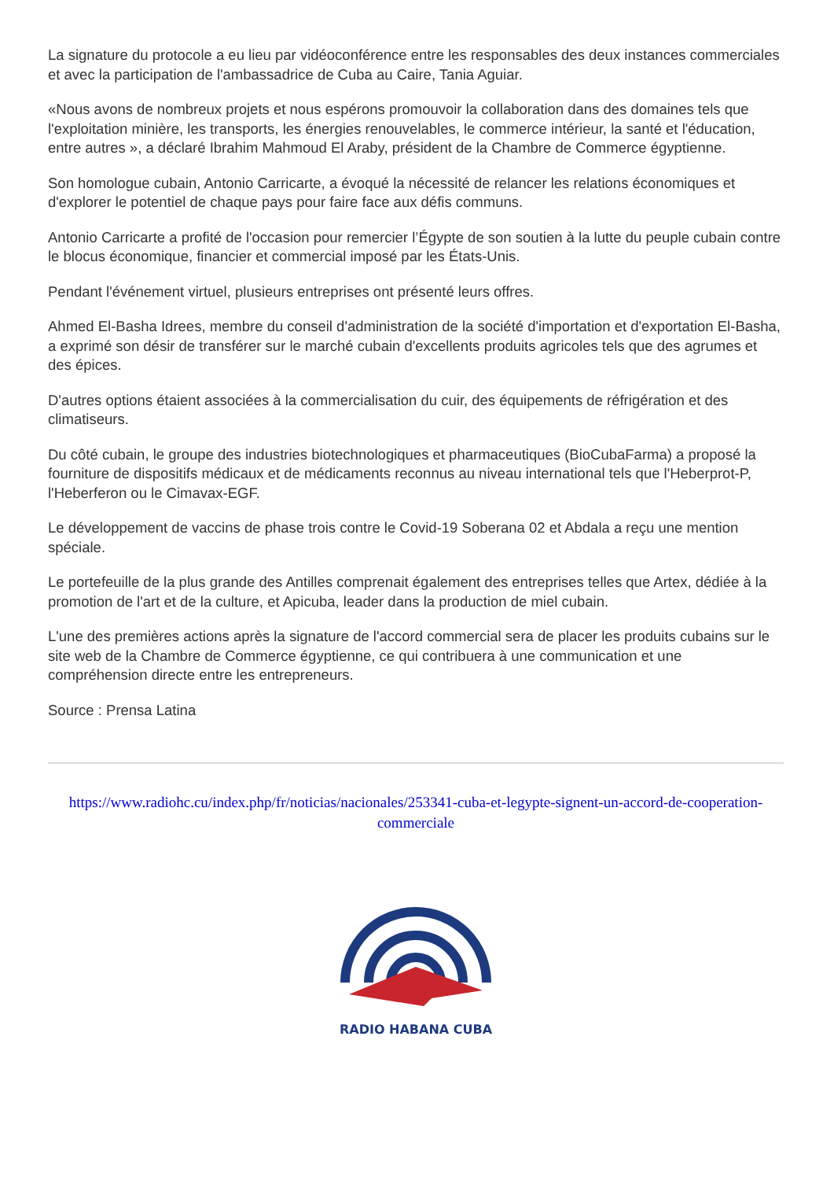La signature du protocole a eu lieu par vidéoconférence entre les responsables des deux instances commerciales et avec la participation de l'ambassadrice de Cuba au Caire, Tania Aguiar.
«Nous avons de nombreux projets et nous espérons promouvoir la collaboration dans des domaines tels que l'exploitation minière, les transports, les énergies renouvelables, le commerce intérieur, la santé et l'éducation, entre autres », a déclaré Ibrahim Mahmoud El Araby, président de la Chambre de Commerce égyptienne.
Son homologue cubain, Antonio Carricarte, a évoqué la nécessité de relancer les relations économiques et d'explorer le potentiel de chaque pays pour faire face aux défis communs.
Antonio Carricarte a profité de l'occasion pour remercier l’Égypte de son soutien à la lutte du peuple cubain contre le blocus économique, financier et commercial imposé par les États-Unis.
Pendant l'événement virtuel, plusieurs entreprises ont présenté leurs offres.
Ahmed El-Basha Idrees, membre du conseil d'administration de la société d'importation et d'exportation El-Basha, a exprimé son désir de transférer sur le marché cubain d'excellents produits agricoles tels que des agrumes et des épices.
D'autres options étaient associées à la commercialisation du cuir, des équipements de réfrigération et des climatiseurs.
Du côté cubain, le groupe des industries biotechnologiques et pharmaceutiques (BioCubaFarma) a proposé la fourniture de dispositifs médicaux et de médicaments reconnus au niveau international tels que l'Heberprot-P, l'Heberferon ou le Cimavax-EGF.
Le développement de vaccins de phase trois contre le Covid-19 Soberana 02 et Abdala a reçu une mention spéciale.
Le portefeuille de la plus grande des Antilles comprenait également des entreprises telles que Artex, dédiée à la promotion de l'art et de la culture, et Apicuba, leader dans la production de miel cubain.
L'une des premières actions après la signature de l'accord commercial sera de placer les produits cubains sur le site web de la Chambre de Commerce égyptienne, ce qui contribuera à une communication et une compréhension directe entre les entrepreneurs.
Source : Prensa Latina
https://www.radiohc.cu/index.php/fr/noticias/nacionales/253341-cuba-et-legypte-signent-un-accord-de-cooperation-commerciale
RADIO HABANA CUBA